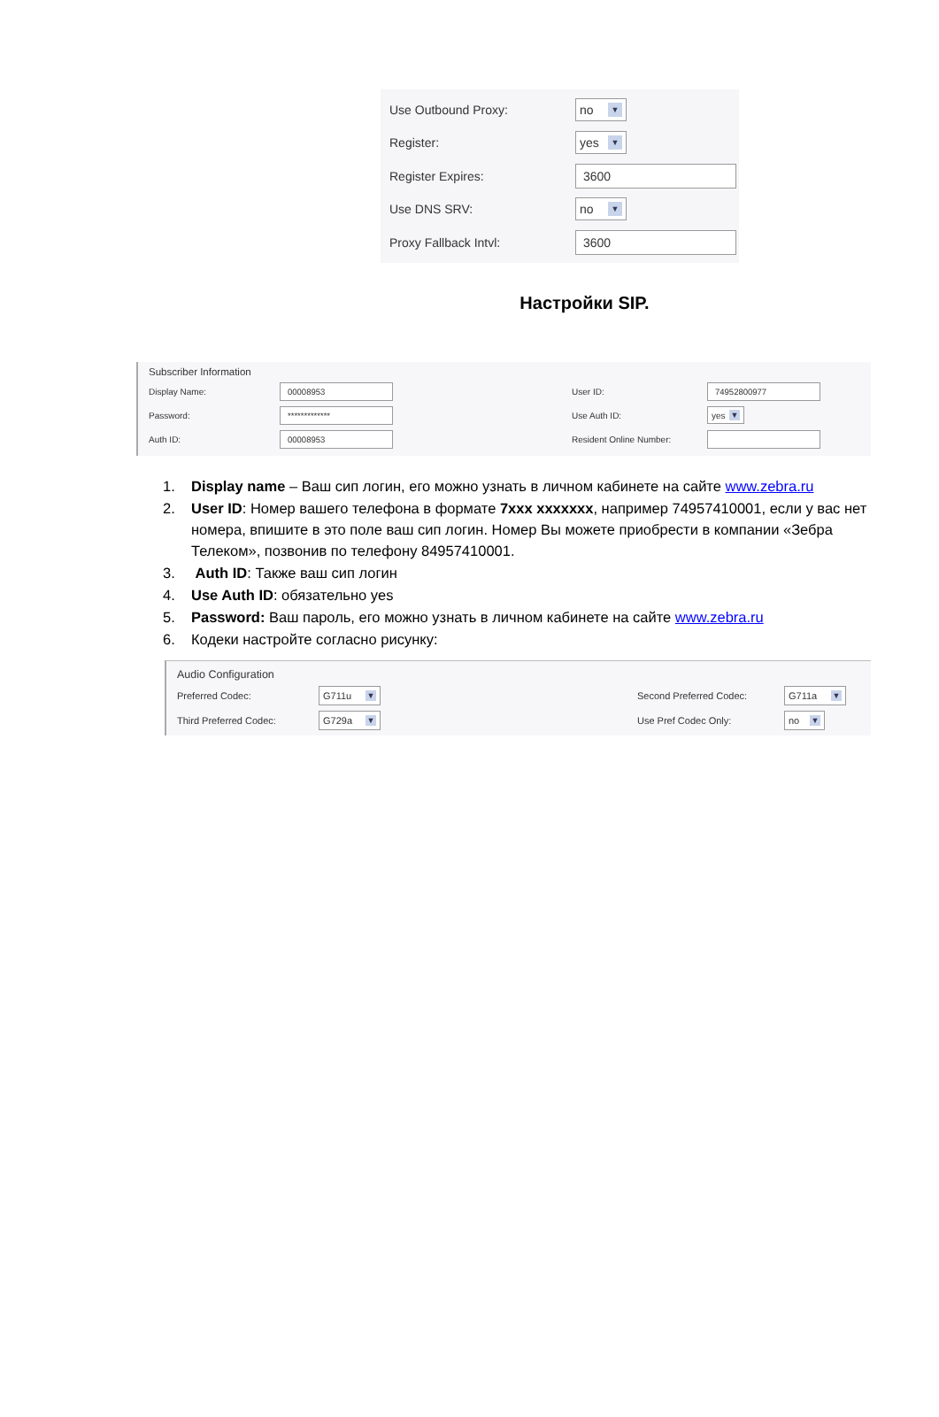Use Outbound Proxy:
no ▼
Register:
yes ▼
Register Expires:
3600
Use DNS SRV:
no ▼
Proxy Fallback Intvl:
3600
Настройки SIP.
Subscriber Information
Display Name:
00008953
User ID:
74952800977
Password:
*************
Use Auth ID:
yes ▼
Auth ID:
00008953
Resident Online Number:
1. Display name – Ваш сип логин, его можно узнать в личном кабинете на сайте www.zebra.ru
2. User ID: Номер вашего телефона в формате 7ххх ххххххх, например 74957410001, если у вас нет номера, впишите в это поле ваш сип логин. Номер Вы можете приобрести в компании «Зебра Телеком», позвонив по телефону 84957410001.
3. Auth ID: Также ваш сип логин
4. Use Auth ID: обязательно yes
5. Password: Ваш пароль, его можно узнать в личном кабинете на сайте www.zebra.ru
6. Кодеки настройте согласно рисунку:
Audio Configuration
Preferred Codec:
G711u ▼
Second Preferred Codec:
G711a ▼
Third Preferred Codec:
G729a ▼
Use Pref Codec Only:
no ▼